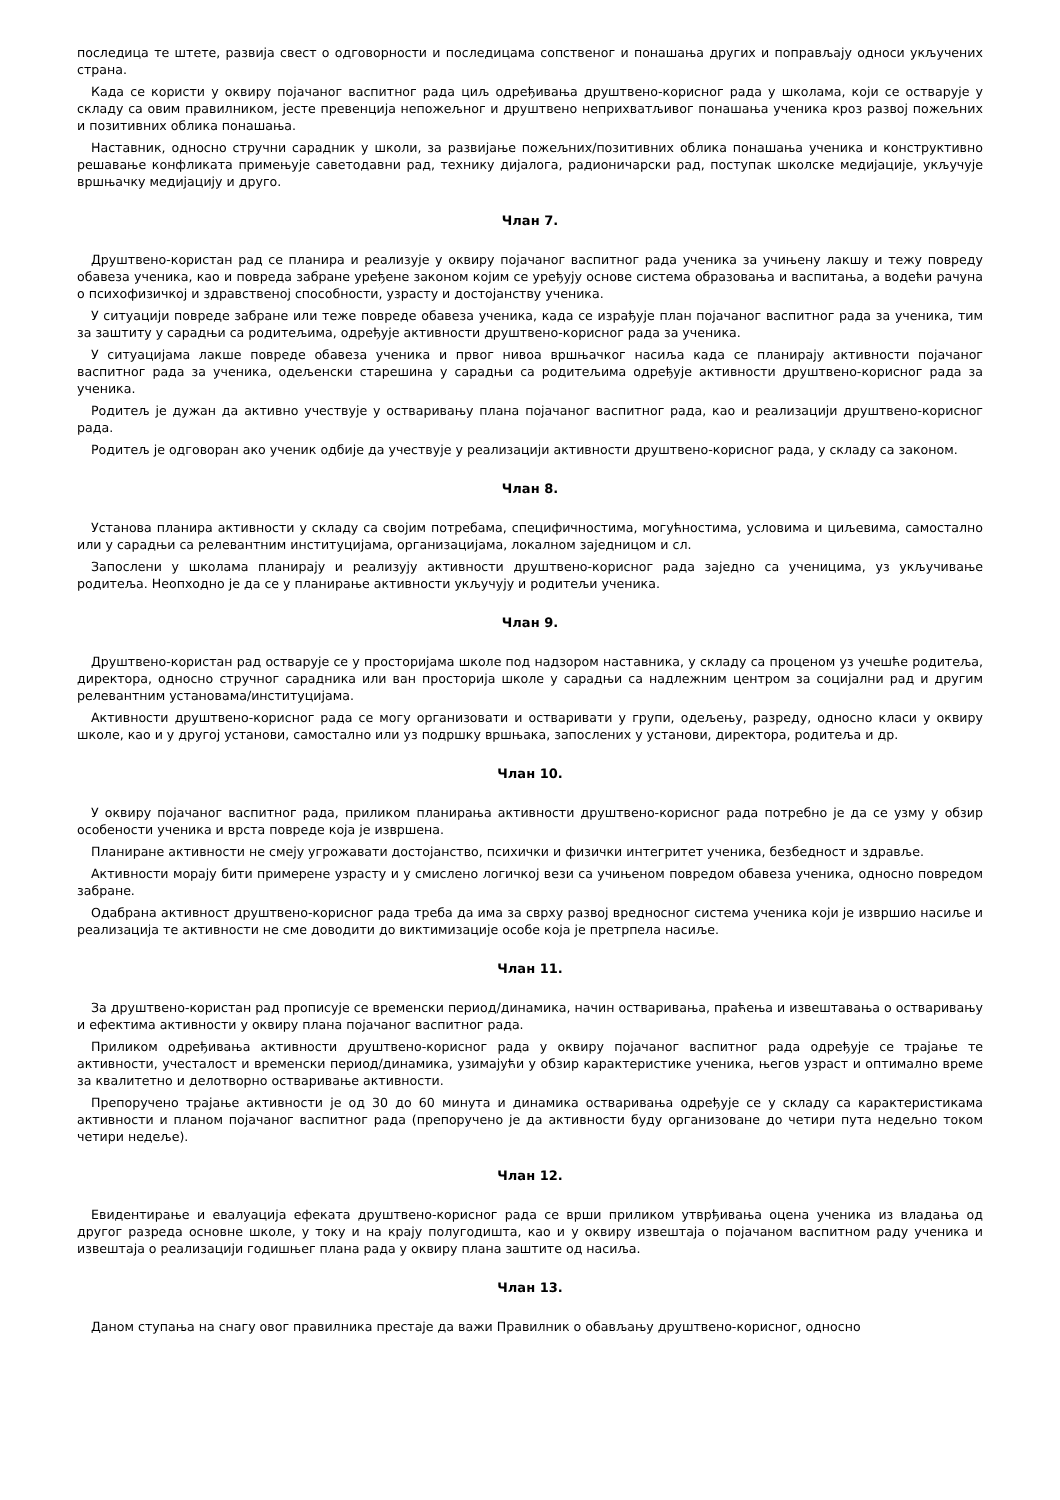последица те штете, развија свест о одговорности и последицама сопственог и понашања других и поправљају односи укључених страна.
Када се користи у оквиру појачаног васпитног рада циљ одређивања друштвено-корисног рада у школама, који се остварује у складу са овим правилником, јесте превенција непожељног и друштвено неприхватљивог понашања ученика кроз развој пожељних и позитивних облика понашања.
Наставник, односно стручни сарадник у школи, за развијање пожељних/позитивних облика понашања ученика и конструктивно решавање конфликата примењује саветодавни рад, технику дијалога, радионичарски рад, поступак школске медијације, укључује вршњачку медијацију и друго.
Члан 7.
Друштвено-користан рад се планира и реализује у оквиру појачаног васпитног рада ученика за учињену лакшу и тежу повреду обавеза ученика, као и повреда забране уређене законом којим се уређују основе система образовања и васпитања, а водећи рачуна о психофизичкој и здравственој способности, узрасту и достојанству ученика.
У ситуацији повреде забране или теже повреде обавеза ученика, када се израђује план појачаног васпитног рада за ученика, тим за заштиту у сарадњи са родитељима, одређује активности друштвено-корисног рада за ученика.
У ситуацијама лакше повреде обавеза ученика и првог нивоа вршњачког насиља када се планирају активности појачаног васпитног рада за ученика, одељенски старешина у сарадњи са родитељима одређује активности друштвено-корисног рада за ученика.
Родитељ је дужан да активно учествује у остваривању плана појачаног васпитног рада, као и реализацији друштвено-корисног рада.
Родитељ је одговоран ако ученик одбије да учествује у реализацији активности друштвено-корисног рада, у складу са законом.
Члан 8.
Установа планира активности у складу са својим потребама, специфичностима, могућностима, условима и циљевима, самостално или у сарадњи са релевантним институцијама, организацијама, локалном заједницом и сл.
Запослени у школама планирају и реализују активности друштвено-корисног рада заједно са ученицима, уз укључивање родитеља. Неопходно је да се у планирање активности укључују и родитељи ученика.
Члан 9.
Друштвено-користан рад остварује се у просторијама школе под надзором наставника, у складу са проценом уз учешће родитеља, директора, односно стручног сарадника или ван просторија школе у сарадњи са надлежним центром за социјални рад и другим релевантним установама/институцијама.
Активности друштвено-корисног рада се могу организовати и остваривати у групи, одељењу, разреду, односно класи у оквиру школе, као и у другој установи, самостално или уз подршку вршњака, запослених у установи, директора, родитеља и др.
Члан 10.
У оквиру појачаног васпитног рада, приликом планирања активности друштвено-корисног рада потребно је да се узму у обзир особености ученика и врста повреде која је извршена.
Планиране активности не смеју угрожавати достојанство, психички и физички интегритет ученика, безбедност и здравље.
Активности морају бити примерене узрасту и у смислено логичкој вези са учињеном повредом обавеза ученика, односно повредом забране.
Одабрана активност друштвено-корисног рада треба да има за сврху развој вредносног система ученика који је извршио насиље и реализација те активности не сме доводити до виктимизације особе која је претрпела насиље.
Члан 11.
За друштвено-користан рад прописује се временски период/динамика, начин остваривања, праћења и извештавања о остваривању и ефектима активности у оквиру плана појачаног васпитног рада.
Приликом одређивања активности друштвено-корисног рада у оквиру појачаног васпитног рада одређује се трајање те активности, учесталост и временски период/динамика, узимајући у обзир карактеристике ученика, његов узраст и оптимално време за квалитетно и делотворно остваривање активности.
Препоручено трајање активности је од 30 до 60 минута и динамика остваривања одређује се у складу са карактеристикама активности и планом појачаног васпитног рада (препоручено је да активности буду организоване до четири пута недељно током четири недеље).
Члан 12.
Евидентирање и евалуација ефеката друштвено-корисног рада се врши приликом утврђивања оцена ученика из владања од другог разреда основне школе, у току и на крају полугодишта, као и у оквиру извештаја о појачаном васпитном раду ученика и извештаја о реализацији годишњег плана рада у оквиру плана заштите од насиља.
Члан 13.
Даном ступања на снагу овог правилника престаје да важи Правилник о обављању друштвено-корисног, односно